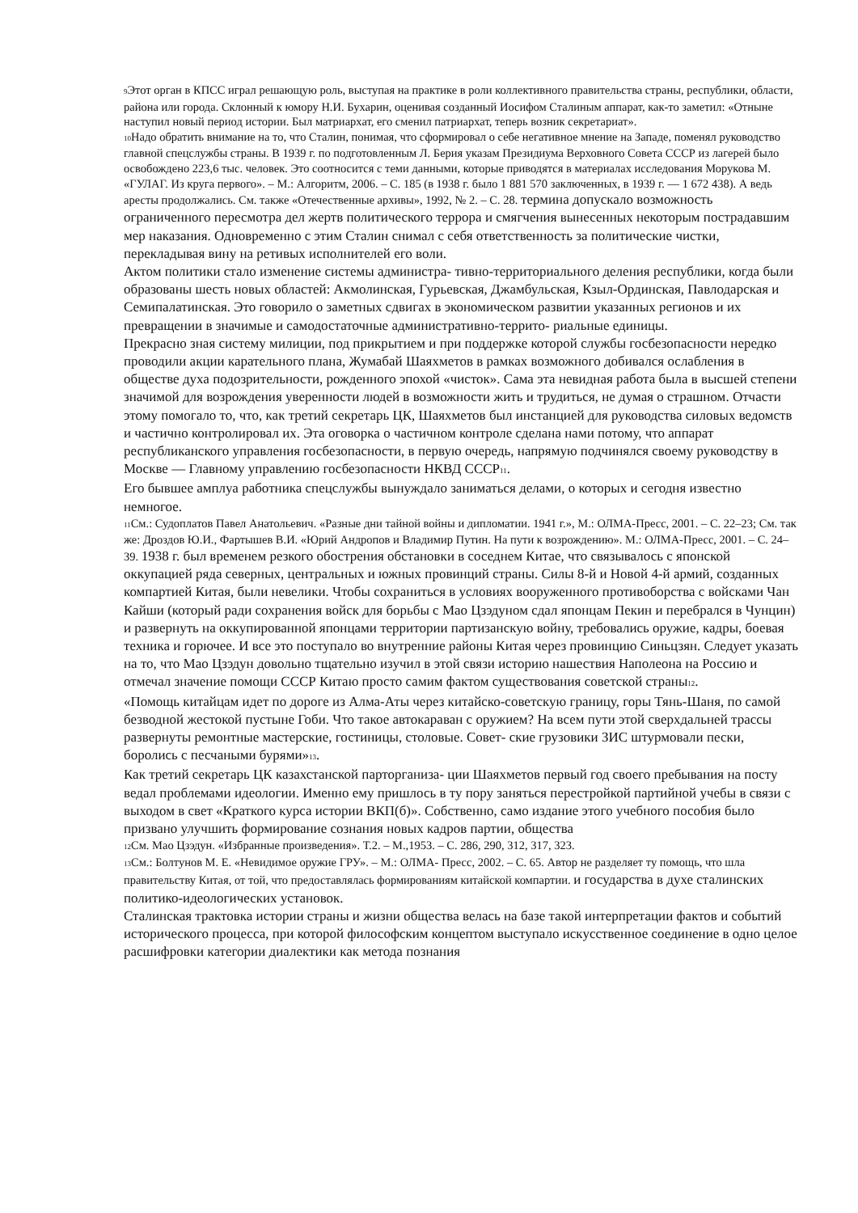<sub>9</sub>Этот орган в КПСС играл решающую роль, выступая на практике в роли коллективного правительства страны, республики, области, района или города. Склонный к юмору Н.И. Бухарин, оценивая созданный Иосифом Сталиным аппарат, как-то заметил: «Отныне наступил новый период истории. Был матриархат, его сменил патриархат, теперь возник секретариат».
<sub>10</sub>Надо обратить внимание на то, что Сталин, понимая, что сформировал о себе негативное мнение на Западе, поменял руководство главной спецслужбы страны. В 1939 г. по подготовленным Л. Берия указам Президиума Верховного Совета СССР из лагерей было освобождено 223,6 тыс. человек. Это соотносится с теми данными, которые приводятся в материалах исследования Морукова М. «ГУЛАГ. Из круга первого». – М.: Алгоритм, 2006. – С. 185 (в 1938 г. было 1 881 570 заключенных, в 1939 г. — 1 672 438). А ведь аресты продолжались. См. также «Отечественные архивы», 1992, № 2. – С. 28. термина допускало возможность ограниченного пересмотра дел жертв политического террора и смягчения вынесенных некоторым пострадавшим мер наказания. Одновременно с этим Сталин снимал с себя ответственность за политические чистки, перекладывая вину на ретивых исполнителей его воли.
Актом политики стало изменение системы администра- тивно-территориального деления республики, когда были образованы шесть новых областей: Акмолинская, Гурьевская, Джамбульская, Кзыл-Ординская, Павлодарская и Семипалатинская. Это говорило о заметных сдвигах в экономическом развитии указанных регионов и их превращении в значимые и самодостаточные административно-террито- риальные единицы.
Прекрасно зная систему милиции, под прикрытием и при поддержке которой службы госбезопасности нередко проводили акции карательного плана, Жумабай Шаяхметов в рамках возможного добивался ослабления в обществе духа подозрительности, рожденного эпохой «чисток». Сама эта невидная работа была в высшей степени значимой для возрождения уверенности людей в возможности жить и трудиться, не думая о страшном. Отчасти этому помогало то, что, как третий секретарь ЦК, Шаяхметов был инстанцией для руководства силовых ведомств и частично контролировал их. Эта оговорка о частичном контроле сделана нами потому, что аппарат республиканского управления госбезопасности, в первую очередь, напрямую подчинялся своему руководству в Москве — Главному управлению госбезопасности НКВД СССР<sub>11</sub>.
Его бывшее амплуа работника спецслужбы вынуждало заниматься делами, о которых и сегодня известно немногое.
<sub>11</sub>См.: Судоплатов Павел Анатольевич. «Разные дни тайной войны и дипломатии. 1941 г.», М.: ОЛМА-Пресс, 2001. – С. 22–23; См. так же: Дроздов Ю.И., Фартышев В.И. «Юрий Андропов и Владимир Путин. На пути к возрождению». М.: ОЛМА-Пресс, 2001. – С. 24–39. 1938 г. был временем резкого обострения обстановки в соседнем Китае, что связывалось с японской оккупацией ряда северных, центральных и южных провинций страны. Силы 8-й и Новой 4-й армий, созданных компартией Китая, были невелики. Чтобы сохраниться в условиях вооруженного противоборства с войсками Чан Кайши (который ради сохранения войск для борьбы с Мао Цзэдуном сдал японцам Пекин и перебрался в Чунцин) и развернуть на оккупированной японцами территории партизанскую войну, требовались оружие, кадры, боевая техника и горючее. И все это поступало во внутренние районы Китая через провинцию Синьцзян. Следует указать на то, что Мао Цзэдун довольно тщательно изучил в этой связи историю нашествия Наполеона на Россию и отмечал значение помощи СССР Китаю просто самим фактом существования советской страны<sub>12</sub>.
«Помощь китайцам идет по дороге из Алма-Аты через китайско-советскую границу, горы Тянь-Шаня, по самой безводной жестокой пустыне Гоби. Что такое автокараван с оружием? На всем пути этой сверхдальней трассы развернуты ремонтные мастерские, гостиницы, столовые. Совет- ские грузовики ЗИС штурмовали пески, боролись с песчаными бурями»<sub>13</sub>.
Как третий секретарь ЦК казахстанской парторганиза- ции Шаяхметов первый год своего пребывания на посту ведал проблемами идеологии. Именно ему пришлось в ту пору заняться перестройкой партийной учебы в связи с выходом в свет «Краткого курса истории ВКП(б)». Собственно, само издание этого учебного пособия было призвано улучшить формирование сознания новых кадров партии, общества
<sub>12</sub>См. Мао Цзэдун. «Избранные произведения». Т.2. – М.,1953. – С. 286, 290, 312, 317, 323.
<sub>13</sub>См.: Болтунов М. Е. «Невидимое оружие ГРУ». – М.: ОЛМА- Пресс, 2002. – С. 65. Автор не разделяет ту помощь, что шла правительству Китая, от той, что предоставлялась формированиям китайской компартии. и государства в духе сталинских политико-идеологических установок.
Сталинская трактовка истории страны и жизни общества велась на базе такой интерпретации фактов и событий исторического процесса, при которой философским концептом выступало искусственное соединение в одно целое расшифровки категории диалектики как метода познания